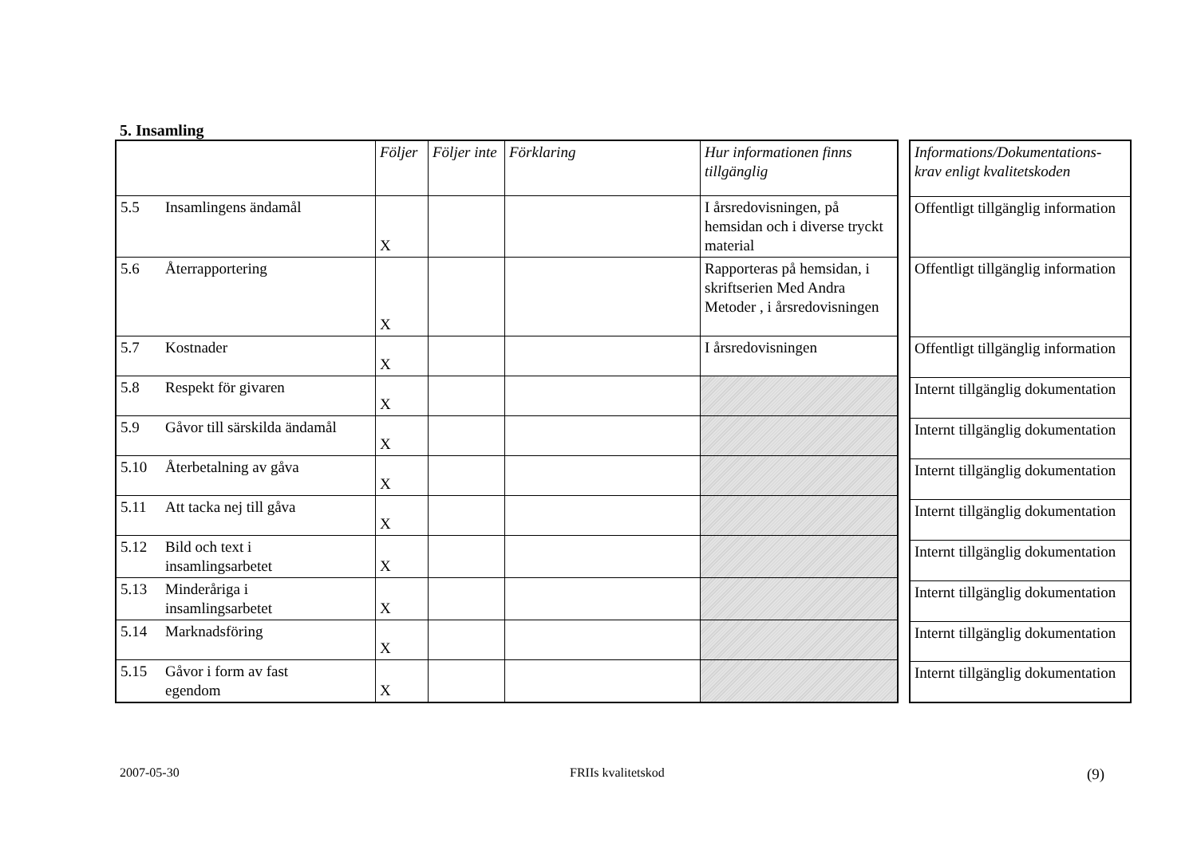5. Insamling
| | Följer | Följer inte | Förklaring | Hur informationen finns tillgänglig |
| --- | --- | --- | --- | --- |
| 5.5 Insamlingens ändamål | X | | | I årsredovisningen, på hemsidan och i diverse tryckt material |
| 5.6 Återrapportering | X | | | Rapporteras på hemsidan, i skriftserien Med Andra Metoder , i årsredovisningen |
| 5.7 Kostnader | X | | | I årsredovisningen |
| 5.8 Respekt för givaren | X | | | |
| 5.9 Gåvor till särskilda ändamål | X | | | |
| 5.10 Återbetalning av gåva | X | | | |
| 5.11 Att tacka nej till gåva | X | | | |
| 5.12 Bild och text i insamlingsarbetet | X | | | |
| 5.13 Minderåriga i insamlingsarbetet | X | | | |
| 5.14 Marknadsföring | X | | | |
| 5.15 Gåvor i form av fast egendom | X | | | |
| Informations/Dokumentations-krav enligt kvalitetskoden |
| --- |
| Offentligt tillgänglig information |
| Offentligt tillgänglig information |
| Offentligt tillgänglig information |
| Internt tillgänglig dokumentation |
| Internt tillgänglig dokumentation |
| Internt tillgänglig dokumentation |
| Internt tillgänglig dokumentation |
| Internt tillgänglig dokumentation |
| Internt tillgänglig dokumentation |
| Internt tillgänglig dokumentation |
| Internt tillgänglig dokumentation |
2007-05-30 FRIIs kvalitetskod (9)